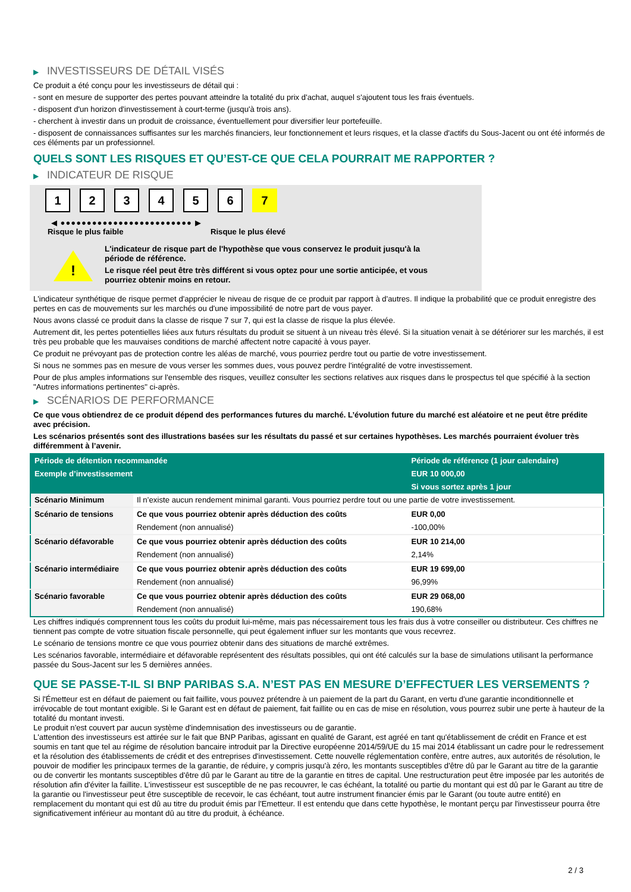▶ INVESTISSEURS DE DÉTAIL VISÉS
Ce produit a été conçu pour les investisseurs de détail qui :
- sont en mesure de supporter des pertes pouvant atteindre la totalité du prix d'achat, auquel s'ajoutent tous les frais éventuels.
- disposent d'un horizon d'investissement à court-terme (jusqu'à trois ans).
- cherchent à investir dans un produit de croissance, éventuellement pour diversifier leur portefeuille.
- disposent de connaissances suffisantes sur les marchés financiers, leur fonctionnement et leurs risques, et la classe d'actifs du Sous-Jacent ou ont été informés de ces éléments par un professionnel.
QUELS SONT LES RISQUES ET QU’EST-CE QUE CELA POURRAIT ME RAPPORTER ?
▶ INDICATEUR DE RISQUE
1 2 3 4 5 6 7
◀ ●●●●●●●●●●●●●●●●●●●●●●●●● ▶
Risque le plus faible Risque le plus élevé
!
L'indicateur de risque part de l'hypothèse que vous conservez le produit jusqu'à la
période de référence.
Le risque réel peut être très différent si vous optez pour une sortie anticipée, et vous
pourriez obtenir moins en retour.
L'indicateur synthétique de risque permet d'apprécier le niveau de risque de ce produit par rapport à d'autres. Il indique la probabilité que ce produit enregistre des pertes en cas de mouvements sur les marchés ou d'une impossibilité de notre part de vous payer.
Nous avons classé ce produit dans la classe de risque 7 sur 7, qui est la classe de risque la plus élevée.
Autrement dit, les pertes potentielles liées aux futurs résultats du produit se situent à un niveau très élevé. Si la situation venait à se détériorer sur les marchés, il est très peu probable que les mauvaises conditions de marché affectent notre capacité à vous payer.
Ce produit ne prévoyant pas de protection contre les aléas de marché, vous pourriez perdre tout ou partie de votre investissement.
Si nous ne sommes pas en mesure de vous verser les sommes dues, vous pouvez perdre l'intégralité de votre investissement.
Pour de plus amples informations sur l'ensemble des risques, veuillez consulter les sections relatives aux risques dans le prospectus tel que spécifié à la section "Autres informations pertinentes" ci-après.
▶ SCÉNARIOS DE PERFORMANCE
Ce que vous obtiendrez de ce produit dépend des performances futures du marché. L’évolution future du marché est aléatoire et ne peut être prédite avec précision.
Les scénarios présentés sont des illustrations basées sur les résultats du passé et sur certaines hypothèses. Les marchés pourraient évoluer très différemment à l’avenir.
| Période de détention recommandée | | Période de référence (1 jour calendaire) |
| --- | --- | --- |
| Exemple d’investissement | | EUR 10 000,00 |
| | | Si vous sortez après 1 jour |
| Scénario Minimum | Il n’existe aucun rendement minimal garanti. Vous pourriez perdre tout ou une partie de votre investissement. | |
| Scénario de tensions | Ce que vous pourriez obtenir après déduction des coûts | EUR 0,00 |
| | Rendement (non annualisé) | -100,00% |
| Scénario défavorable | Ce que vous pourriez obtenir après déduction des coûts | EUR 10 214,00 |
| | Rendement (non annualisé) | 2,14% |
| Scénario intermédiaire | Ce que vous pourriez obtenir après déduction des coûts | EUR 19 699,00 |
| | Rendement (non annualisé) | 96,99% |
| Scénario favorable | Ce que vous pourriez obtenir après déduction des coûts | EUR 29 068,00 |
| | Rendement (non annualisé) | 190,68% |
Les chiffres indiqués comprennent tous les coûts du produit lui-même, mais pas nécessairement tous les frais dus à votre conseiller ou distributeur. Ces chiffres ne tiennent pas compte de votre situation fiscale personnelle, qui peut également influer sur les montants que vous recevrez.
Le scénario de tensions montre ce que vous pourriez obtenir dans des situations de marché extrêmes.
Les scénarios favorable, intermédiaire et défavorable représentent des résultats possibles, qui ont été calculés sur la base de simulations utilisant la performance passée du Sous-Jacent sur les 5 dernières années.
QUE SE PASSE-T-IL SI BNP PARIBAS S.A. N’EST PAS EN MESURE D’EFFECTUER LES VERSEMENTS ?
Si l'Émetteur est en défaut de paiement ou fait faillite, vous pouvez prétendre à un paiement de la part du Garant, en vertu d'une garantie inconditionnelle et irrévocable de tout montant exigible. Si le Garant est en défaut de paiement, fait faillite ou en cas de mise en résolution, vous pourrez subir une perte à hauteur de la totalité du montant investi.
Le produit n'est couvert par aucun système d'indemnisation des investisseurs ou de garantie.
L'attention des investisseurs est attirée sur le fait que BNP Paribas, agissant en qualité de Garant, est agréé en tant qu'établissement de crédit en France et est soumis en tant que tel au régime de résolution bancaire introduit par la Directive européenne 2014/59/UE du 15 mai 2014 établissant un cadre pour le redressement et la résolution des établissements de crédit et des entreprises d'investissement. Cette nouvelle réglementation confère, entre autres, aux autorités de résolution, le pouvoir de modifier les principaux termes de la garantie, de réduire, y compris jusqu'à zéro, les montants susceptibles d'être dû par le Garant au titre de la garantie ou de convertir les montants susceptibles d'être dû par le Garant au titre de la garantie en titres de capital. Une restructuration peut être imposée par les autorités de résolution afin d'éviter la faillite. L'investisseur est susceptible de ne pas recouvrer, le cas échéant, la totalité ou partie du montant qui est dû par le Garant au titre de la garantie ou l'investisseur peut être susceptible de recevoir, le cas échéant, tout autre instrument financier émis par le Garant (ou toute autre entité) en remplacement du montant qui est dû au titre du produit émis par l'Emetteur. Il est entendu que dans cette hypothèse, le montant perçu par l'investisseur pourra être significativement inférieur au montant dû au titre du produit, à échéance.
2 / 3